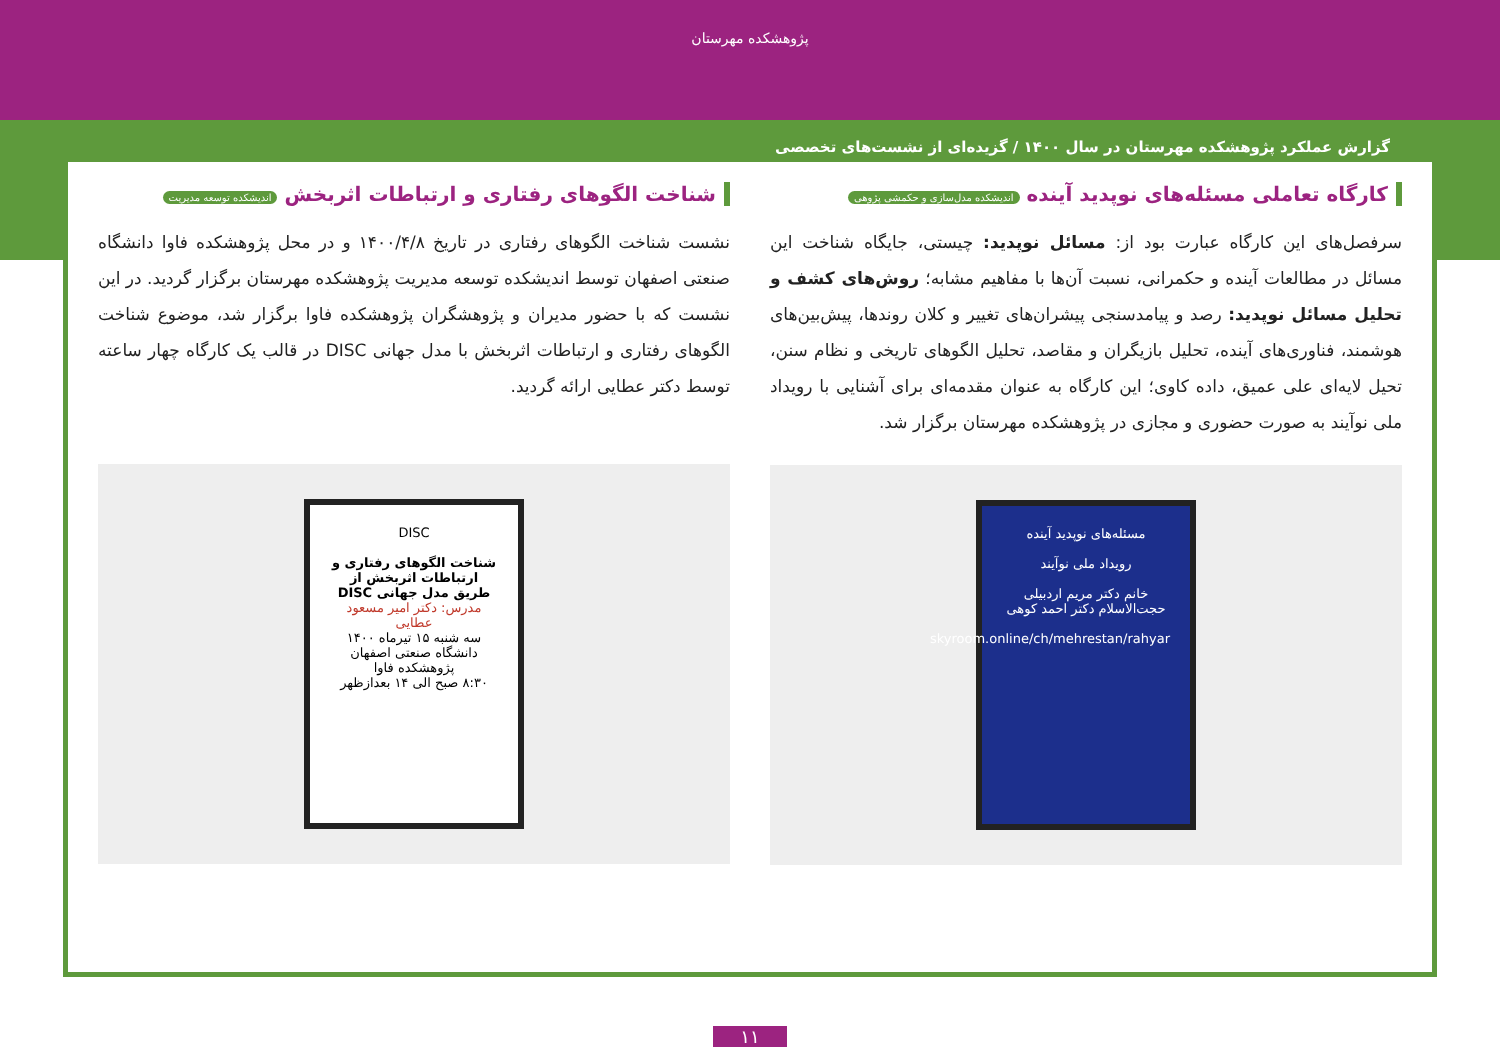پژوهشکده مهرستان
گزارش عملکرد پژوهشکده مهرستان در سال ۱۴۰۰ / گزیده‌ای از نشست‌های تخصصی
کارگاه تعاملی مسئله‌های نوپدید آینده اندیشکده مدل‌سازی و حکمشی پژوهی
سرفصل‌های این کارگاه عبارت بود از: مسائل نوپدید: چیستی، جایگاه شناخت این مسائل در مطالعات آینده و حکمرانی، نسبت آن‌ها با مفاهیم مشابه؛ روش‌های کشف و تحلیل مسائل نوپدید: رصد و پیامدسنجی پیشران‌های تغییر و کلان روندها، پیش‌بین‌های هوشمند، فناوری‌های آینده، تحلیل بازیگران و مقاصد، تحلیل الگوهای تاریخی و نظام سنن، تحیل لایه‌ای علی عمیق، داده کاوی؛ این کارگاه به عنوان مقدمه‌ای برای آشنایی با رویداد ملی نوآیند به صورت حضوری و مجازی در پژوهشکده مهرستان برگزار شد.
مسئله‌های نوپدید آینده
رویداد ملی نوآیند
خانم دکتر مریم اردبیلی
حجت‌الاسلام دکتر احمد کوهی
skyroom.online/ch/mehrestan/rahyar
شناخت الگوهای رفتاری و ارتباطات اثربخش اندیشکده توسعه مدیریت
نشست شناخت الگوهای رفتاری در تاریخ ۱۴۰۰/۴/۸ و در محل پژوهشکده فاوا دانشگاه صنعتی اصفهان توسط اندیشکده توسعه مدیریت پژوهشکده مهرستان برگزار گردید. در این نشست که با حضور مدیران و پژوهشگران پژوهشکده فاوا برگزار شد، موضوع شناخت الگوهای رفتاری و ارتباطات اثربخش با مدل جهانی DISC در قالب یک کارگاه چهار ساعته توسط دکتر عطایی ارائه گردید.
DISC
شناخت الگوهای رفتاری و ارتباطات اثربخش از طریق مدل جهانی DISC
مدرس: دکتر امیر مسعود عطایی
سه شنبه ۱۵ تیرماه ۱۴۰۰
دانشگاه صنعتی اصفهان پژوهشکده فاوا
۸:۳۰ صبح الی ۱۴ بعدازظهر
۱۱